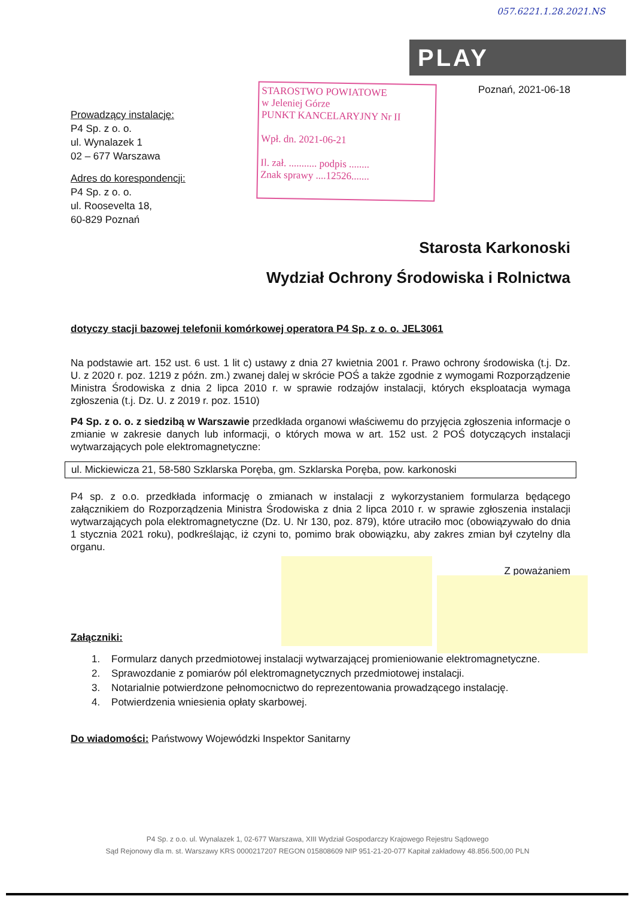057.6221.1.28.2021.NS
PLAY
STAROSTWO POWIATOWE
w Jeleniej Górze
PUNKT KANCELARYJNY Nr II
Wpł. dn. 2021-06-21
Il. zał. ........... podpis ........
Znak sprawy ....12526.......
Poznań, 2021-06-18
Prowadzący instalację:
P4 Sp. z o. o.
ul. Wynalazek 1
02 – 677 Warszawa
Adres do korespondencji:
P4 Sp. z o. o.
ul. Roosevelta 18,
60-829 Poznań
Starosta Karkonoski
Wydział Ochrony Środowiska i Rolnictwa
dotyczy stacji bazowej telefonii komórkowej operatora P4 Sp. z o. o. JEL3061
Na podstawie art. 152 ust. 6 ust. 1 lit c) ustawy z dnia 27 kwietnia 2001 r. Prawo ochrony środowiska (t.j. Dz. U. z 2020 r. poz. 1219 z późn. zm.) zwanej dalej w skrócie POŚ a także zgodnie z wymogami Rozporządzenie Ministra Środowiska z dnia 2 lipca 2010 r. w sprawie rodzajów instalacji, których eksploatacja wymaga zgłoszenia (t.j. Dz. U. z 2019 r. poz. 1510)
P4 Sp. z o. o. z siedzibą w Warszawie przedkłada organowi właściwemu do przyjęcia zgłoszenia informacje o zmianie w zakresie danych lub informacji, o których mowa w art. 152 ust. 2 POŚ dotyczących instalacji wytwarzających pole elektromagnetyczne:
ul. Mickiewicza 21, 58-580 Szklarska Poręba, gm. Szklarska Poręba, pow. karkonoski
P4 sp. z o.o. przedkłada informację o zmianach w instalacji z wykorzystaniem formularza będącego załącznikiem do Rozporządzenia Ministra Środowiska z dnia 2 lipca 2010 r. w sprawie zgłoszenia instalacji wytwarzających pola elektromagnetyczne (Dz. U. Nr 130, poz. 879), które utraciło moc (obowiązywało do dnia 1 stycznia 2021 roku), podkreślając, iż czyni to, pomimo brak obowiązku, aby zakres zmian był czytelny dla organu.
Z poważaniem
Załączniki:
1. Formularz danych przedmiotowej instalacji wytwarzającej promieniowanie elektromagnetyczne.
2. Sprawozdanie z pomiarów pól elektromagnetycznych przedmiotowej instalacji.
3. Notarialnie potwierdzone pełnomocnictwo do reprezentowania prowadzącego instalację.
4. Potwierdzenia wniesienia opłaty skarbowej.
Do wiadomości: Państwowy Wojewódzki Inspektor Sanitarny
P4 Sp. z o.o. ul. Wynalazek 1, 02-677 Warszawa, XIII Wydział Gospodarczy Krajowego Rejestru Sądowego
Sąd Rejonowy dla m. st. Warszawy KRS 0000217207 REGON 015808609 NIP 951-21-20-077 Kapitał zakładowy 48.856.500,00 PLN